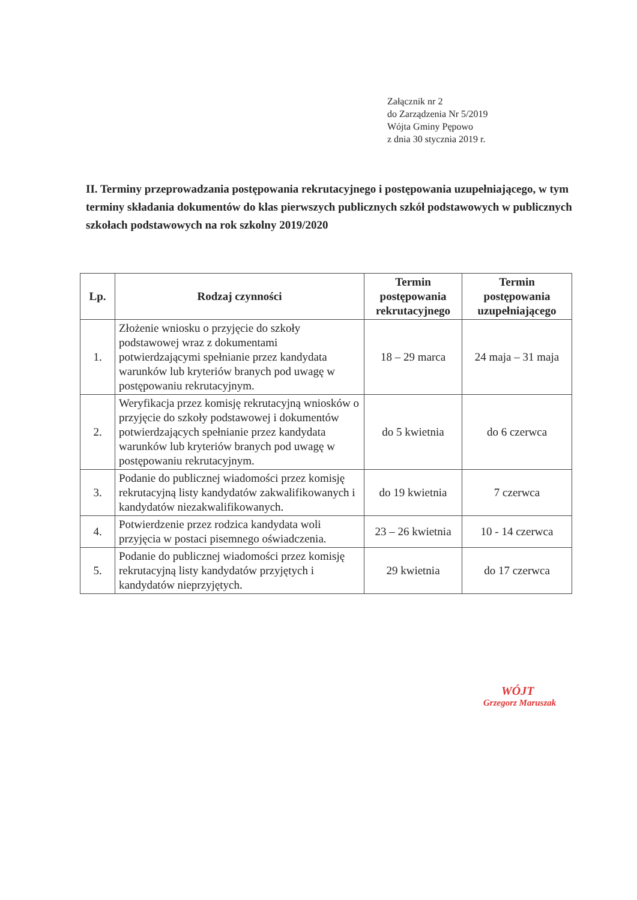Załącznik nr 2
do Zarządzenia Nr 5/2019
Wójta Gminy Pępowo
z dnia 30 stycznia 2019 r.
II. Terminy przeprowadzania postępowania rekrutacyjnego i postępowania uzupełniającego, w tym terminy składania dokumentów do klas pierwszych publicznych szkół podstawowych w publicznych szkołach podstawowych na rok szkolny 2019/2020
| Lp. | Rodzaj czynności | Termin postępowania rekrutacyjnego | Termin postępowania uzupełniającego |
| --- | --- | --- | --- |
| 1. | Złożenie wniosku o przyjęcie do szkoły podstawowej wraz z dokumentami potwierdzającymi spełnianie przez kandydata warunków lub kryteriów branych pod uwagę w postępowaniu rekrutacyjnym. | 18 – 29 marca | 24 maja – 31 maja |
| 2. | Weryfikacja przez komisję rekrutacyjną wniosków o przyjęcie do szkoły podstawowej i dokumentów potwierdzających spełnianie przez kandydata warunków lub kryteriów branych pod uwagę w postępowaniu rekrutacyjnym. | do 5 kwietnia | do 6 czerwca |
| 3. | Podanie do publicznej wiadomości przez komisję rekrutacyjną listy kandydatów zakwalifikowanych i kandydatów niezakwalifikowanych. | do 19 kwietnia | 7 czerwca |
| 4. | Potwierdzenie przez rodzica kandydata woli przyjęcia w postaci pisemnego oświadczenia. | 23 – 26 kwietnia | 10 - 14 czerwca |
| 5. | Podanie do publicznej wiadomości przez komisję rekrutacyjną listy kandydatów przyjętych i kandydatów nieprzyjętych. | 29 kwietnia | do 17 czerwca |
WÓJT
Grzegorz Maruszak